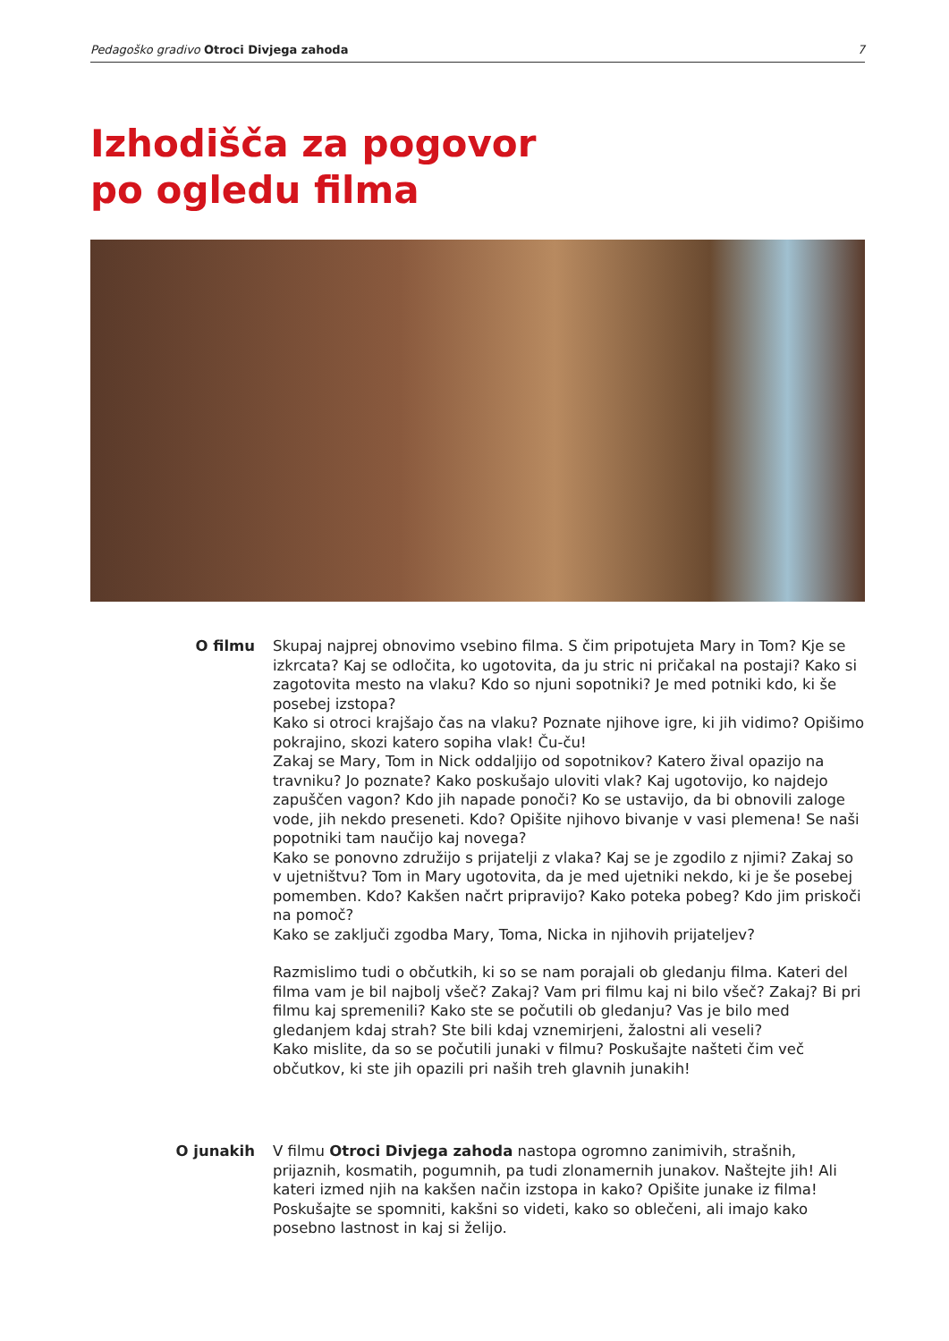Pedagoško gradivo Otroci Divjega zahoda 7
Izhodišča za pogovor
po ogledu filma
O filmu Skupaj najprej obnovimo vsebino filma. S čim pripotujeta Mary in Tom? Kje se izkrcata? Kaj se odločita, ko ugotovita, da ju stric ni pričakal na postaji? Kako si zagotovita mesto na vlaku? Kdo so njuni sopotniki? Je med potniki kdo, ki še posebej izstopa?
Kako si otroci krajšajo čas na vlaku? Poznate njihove igre, ki jih vidimo? Opišimo pokrajino, skozi katero sopiha vlak! Ču-ču!
Zakaj se Mary, Tom in Nick oddaljijo od sopotnikov? Katero žival opazijo na travniku? Jo poznate? Kako poskušajo uloviti vlak? Kaj ugotovijo, ko najdejo zapuščen vagon? Kdo jih napade ponoči? Ko se ustavijo, da bi obnovili zaloge vode, jih nekdo preseneti. Kdo? Opišite njihovo bivanje v vasi plemena! Se naši popotniki tam naučijo kaj novega?
Kako se ponovno združijo s prijatelji z vlaka? Kaj se je zgodilo z njimi? Zakaj so v ujetništvu? Tom in Mary ugotovita, da je med ujetniki nekdo, ki je še posebej pomemben. Kdo? Kakšen načrt pripravijo? Kako poteka pobeg? Kdo jim priskoči na pomoč?
Kako se zaključi zgodba Mary, Toma, Nicka in njihovih prijateljev?
Razmislimo tudi o občutkih, ki so se nam porajali ob gledanju filma. Kateri del filma vam je bil najbolj všeč? Zakaj? Vam pri filmu kaj ni bilo všeč? Zakaj? Bi pri filmu kaj spremenili? Kako ste se počutili ob gledanju? Vas je bilo med gledanjem kdaj strah? Ste bili kdaj vznemirjeni, žalostni ali veseli?
Kako mislite, da so se počutili junaki v filmu? Poskušajte našteti čim več občutkov, ki ste jih opazili pri naših treh glavnih junakih!
O junakih V filmu Otroci Divjega zahoda nastopa ogromno zanimivih, strašnih, prijaznih, kosmatih, pogumnih, pa tudi zlonamernih junakov. Naštejte jih! Ali kateri izmed njih na kakšen način izstopa in kako? Opišite junake iz filma! Poskušajte se spomniti, kakšni so videti, kako so oblečeni, ali imajo kako posebno lastnost in kaj si želijo.